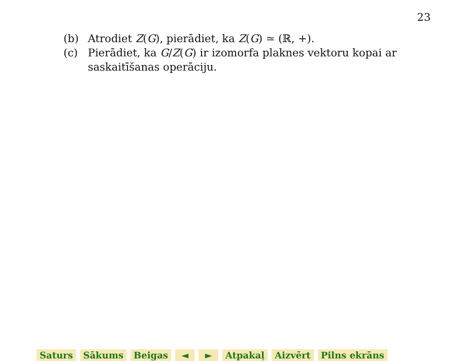23
(b) Atrodiet Z(G), pierādiet, ka Z(G) ≃ (ℝ, +).
(c) Pierādiet, ka G/Z(G) ir izomorfa plaknes vektoru kopai ar saskaitīšanas operāciju.
Saturs Sākums Beigas ◄ ► Atpakaļ Aizvērt Pilns ekrāns